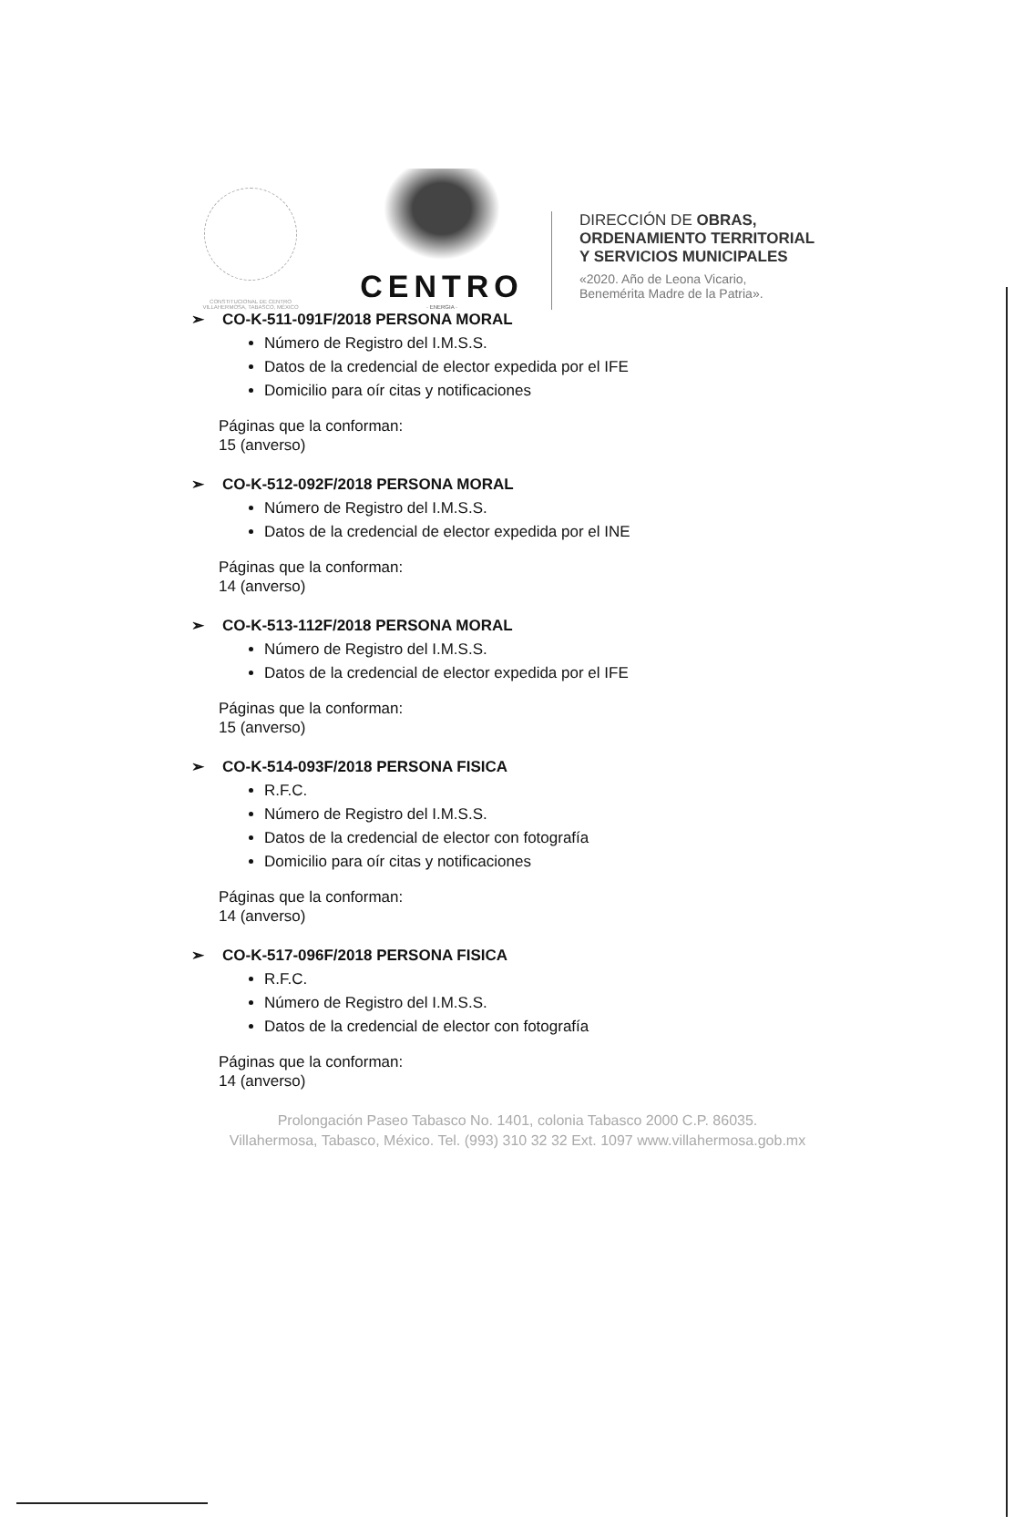CONSTITUCIONAL DE CENTRO
VILLAHERMOSA, TABASCO, MÉXICO
CENTRO
· ENERGIA ·
DIRECCIÓN DE OBRAS,
ORDENAMIENTO TERRITORIAL
Y SERVICIOS MUNICIPALES
«2020. Año de Leona Vicario,
Benemérita Madre de la Patria».
➢ CO-K-511-091F/2018 PERSONA MORAL
Número de Registro del I.M.S.S.
Datos de la credencial de elector expedida por el IFE
Domicilio para oír citas y notificaciones
Páginas que la conforman:
15 (anverso)
➢ CO-K-512-092F/2018 PERSONA MORAL
Número de Registro del I.M.S.S.
Datos de la credencial de elector expedida por el INE
Páginas que la conforman:
14 (anverso)
➢ CO-K-513-112F/2018 PERSONA MORAL
Número de Registro del I.M.S.S.
Datos de la credencial de elector expedida por el IFE
Páginas que la conforman:
15 (anverso)
➢ CO-K-514-093F/2018 PERSONA FISICA
R.F.C.
Número de Registro del I.M.S.S.
Datos de la credencial de elector con fotografía
Domicilio para oír citas y notificaciones
Páginas que la conforman:
14 (anverso)
➢ CO-K-517-096F/2018 PERSONA FISICA
R.F.C.
Número de Registro del I.M.S.S.
Datos de la credencial de elector con fotografía
Páginas que la conforman:
14 (anverso)
Prolongación Paseo Tabasco No. 1401, colonia Tabasco 2000 C.P. 86035.
Villahermosa, Tabasco, México. Tel. (993) 310 32 32 Ext. 1097 www.villahermosa.gob.mx